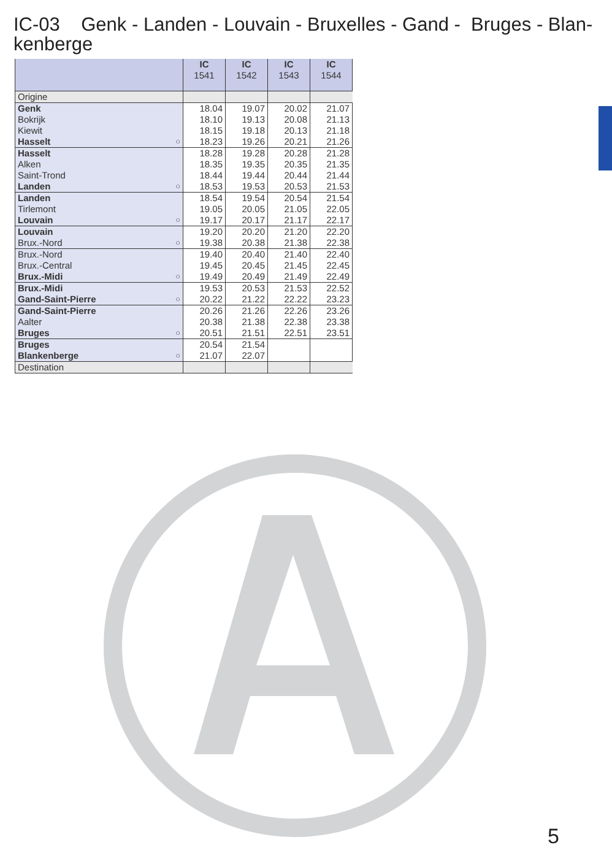IC-03 Genk - Landen - Louvain - Bruxelles - Gand - Bruges - Blan-
kenberge
| | IC 1541 | IC 1542 | IC 1543 | IC 1544 |
| --- | --- | --- | --- | --- |
| Origine | | | | |
| Genk | 18.04 | 19.07 | 20.02 | 21.07 |
| Bokrijk | 18.10 | 19.13 | 20.08 | 21.13 |
| Kiewit | 18.15 | 19.18 | 20.13 | 21.18 |
| Hasselt ○ | 18.23 | 19.26 | 20.21 | 21.26 |
| Hasselt | 18.28 | 19.28 | 20.28 | 21.28 |
| Alken | 18.35 | 19.35 | 20.35 | 21.35 |
| Saint-Trond | 18.44 | 19.44 | 20.44 | 21.44 |
| Landen ○ | 18.53 | 19.53 | 20.53 | 21.53 |
| Landen | 18.54 | 19.54 | 20.54 | 21.54 |
| Tirlemont | 19.05 | 20.05 | 21.05 | 22.05 |
| Louvain ○ | 19.17 | 20.17 | 21.17 | 22.17 |
| Louvain | 19.20 | 20.20 | 21.20 | 22.20 |
| Brux.-Nord ○ | 19.38 | 20.38 | 21.38 | 22.38 |
| Brux.-Nord | 19.40 | 20.40 | 21.40 | 22.40 |
| Brux.-Central | 19.45 | 20.45 | 21.45 | 22.45 |
| Brux.-Midi ○ | 19.49 | 20.49 | 21.49 | 22.49 |
| Brux.-Midi | 19.53 | 20.53 | 21.53 | 22.52 |
| Gand-Saint-Pierre ○ | 20.22 | 21.22 | 22.22 | 23.23 |
| Gand-Saint-Pierre | 20.26 | 21.26 | 22.26 | 23.26 |
| Aalter | 20.38 | 21.38 | 22.38 | 23.38 |
| Bruges ○ | 20.51 | 21.51 | 22.51 | 23.51 |
| Bruges | 20.54 | 21.54 | | |
| Blankenberge ○ | 21.07 | 22.07 | | |
| Destination | | | | |
5